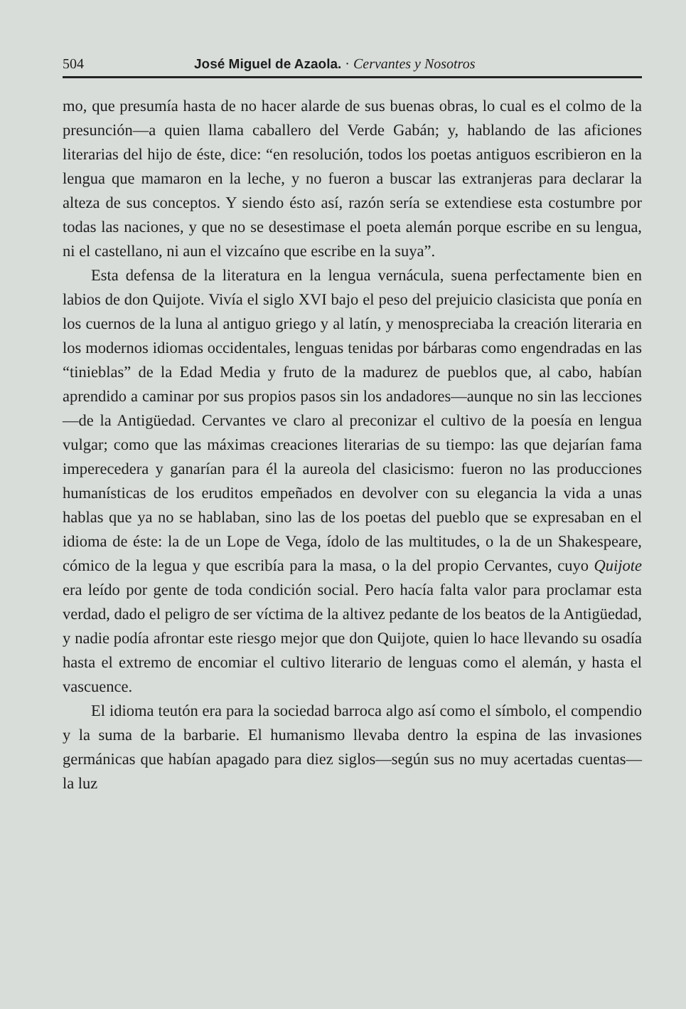504 José Miguel de Azaola. · Cervantes y Nosotros
mo, que presumía hasta de no hacer alarde de sus buenas obras, lo cual es el colmo de la presunción—a quien llama caballero del Verde Gabán; y, hablando de las aficiones literarias del hijo de éste, dice: “en resolución, todos los poetas antiguos escribieron en la lengua que mamaron en la leche, y no fueron a buscar las extranjeras para declarar la alteza de sus conceptos. Y siendo ésto así, razón sería se extendiese esta costumbre por todas las naciones, y que no se desestimase el poeta alemán porque escribe en su lengua, ni el castellano, ni aun el vizcaíno que escribe en la suya”.
Esta defensa de la literatura en la lengua vernácula, suena perfectamente bien en labios de don Quijote. Vivía el siglo XVI bajo el peso del prejuicio clasicista que ponía en los cuernos de la luna al antiguo griego y al latín, y menospreciaba la creación literaria en los modernos idiomas occidentales, lenguas tenidas por bárbaras como engendradas en las “tinieblas” de la Edad Media y fruto de la madurez de pueblos que, al cabo, habían aprendido a caminar por sus propios pasos sin los andadores—aunque no sin las lecciones—de la Antigüedad. Cervantes ve claro al preconizar el cultivo de la poesía en lengua vulgar; como que las máximas creaciones literarias de su tiempo: las que dejarían fama imperecedera y ganarían para él la aureola del clasicismo: fueron no las producciones humanísticas de los eruditos empeñados en devolver con su elegancia la vida a unas hablas que ya no se hablaban, sino las de los poetas del pueblo que se expresaban en el idioma de éste: la de un Lope de Vega, ídolo de las multitudes, o la de un Shakespeare, cómico de la legua y que escribía para la masa, o la del propio Cervantes, cuyo Quijote era leído por gente de toda condición social. Pero hacía falta valor para proclamar esta verdad, dado el peligro de ser víctima de la altivez pedante de los beatos de la Antigüedad, y nadie podía afrontar este riesgo mejor que don Quijote, quien lo hace llevando su osadía hasta el extremo de encomiar el cultivo literario de lenguas como el alemán, y hasta el vascuence.
El idioma teutón era para la sociedad barroca algo así como el símbolo, el compendio y la suma de la barbarie. El humanismo llevaba dentro la espina de las invasiones germánicas que habían apagado para diez siglos—según sus no muy acertadas cuentas—la luz